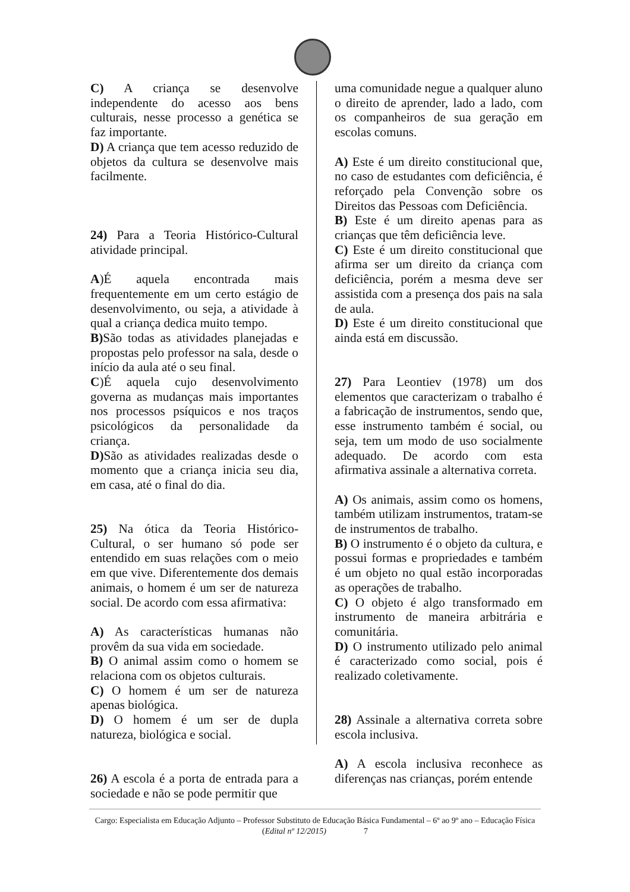C) A criança se desenvolve independente do acesso aos bens culturais, nesse processo a genética se faz importante.
D) A criança que tem acesso reduzido de objetos da cultura se desenvolve mais facilmente.
24) Para a Teoria Histórico-Cultural atividade principal.
A)É aquela encontrada mais frequentemente em um certo estágio de desenvolvimento, ou seja, a atividade à qual a criança dedica muito tempo.
B) São todas as atividades planejadas e propostas pelo professor na sala, desde o início da aula até o seu final.
C)É aquela cujo desenvolvimento governa as mudanças mais importantes nos processos psíquicos e nos traços psicológicos da personalidade da criança.
D) São as atividades realizadas desde o momento que a criança inicia seu dia, em casa, até o final do dia.
25) Na ótica da Teoria Histórico-Cultural, o ser humano só pode ser entendido em suas relações com o meio em que vive. Diferentemente dos demais animais, o homem é um ser de natureza social. De acordo com essa afirmativa:
A) As características humanas não provêm da sua vida em sociedade.
B) O animal assim como o homem se relaciona com os objetos culturais.
C) O homem é um ser de natureza apenas biológica.
D) O homem é um ser de dupla natureza, biológica e social.
26) A escola é a porta de entrada para a sociedade e não se pode permitir que
uma comunidade negue a qualquer aluno o direito de aprender, lado a lado, com os companheiros de sua geração em escolas comuns.
A) Este é um direito constitucional que, no caso de estudantes com deficiência, é reforçado pela Convenção sobre os Direitos das Pessoas com Deficiência.
B) Este é um direito apenas para as crianças que têm deficiência leve.
C) Este é um direito constitucional que afirma ser um direito da criança com deficiência, porém a mesma deve ser assistida com a presença dos pais na sala de aula.
D) Este é um direito constitucional que ainda está em discussão.
27) Para Leontiev (1978) um dos elementos que caracterizam o trabalho é a fabricação de instrumentos, sendo que, esse instrumento também é social, ou seja, tem um modo de uso socialmente adequado. De acordo com esta afirmativa assinale a alternativa correta.
A) Os animais, assim como os homens, também utilizam instrumentos, tratam-se de instrumentos de trabalho.
B) O instrumento é o objeto da cultura, e possui formas e propriedades e também é um objeto no qual estão incorporadas as operações de trabalho.
C) O objeto é algo transformado em instrumento de maneira arbitrária e comunitária.
D) O instrumento utilizado pelo animal é caracterizado como social, pois é realizado coletivamente.
28) Assinale a alternativa correta sobre escola inclusiva.
A) A escola inclusiva reconhece as diferenças nas crianças, porém entende
Cargo: Especialista em Educação Adjunto – Professor Substituto de Educação Básica Fundamental – 6º ao 9º ano – Educação Física (Edital nº 12/2015) 7